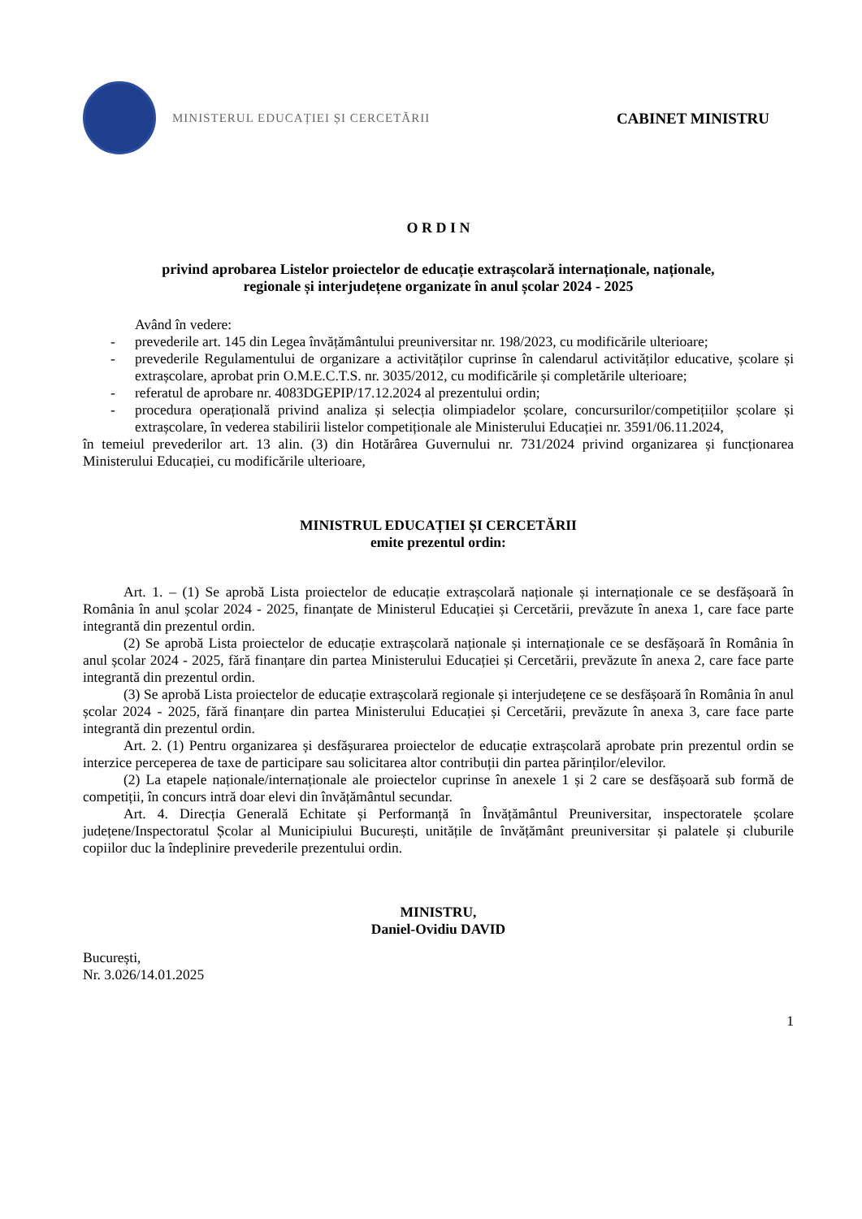MINISTERUL EDUCAȚIEI ȘI CERCETĂRII
CABINET MINISTRU
O R D I N
privind aprobarea Listelor proiectelor de educație extrașcolară internaționale, naționale,
regionale și interjudețene organizate în anul școlar 2024 - 2025
Având în vedere:
- prevederile art. 145 din Legea învățământului preuniversitar nr. 198/2023, cu modificările ulterioare;
- prevederile Regulamentului de organizare a activităților cuprinse în calendarul activităților educative, școlare și extrașcolare, aprobat prin O.M.E.C.T.S. nr. 3035/2012, cu modificările și completările ulterioare;
- referatul de aprobare nr. 4083DGEPIP/17.12.2024 al prezentului ordin;
- procedura operațională privind analiza și selecția olimpiadelor școlare, concursurilor/competițiilor școlare și extrașcolare, în vederea stabilirii listelor competiționale ale Ministerului Educației nr. 3591/06.11.2024,
în temeiul prevederilor art. 13 alin. (3) din Hotărârea Guvernului nr. 731/2024 privind organizarea și funcționarea Ministerului Educației, cu modificările ulterioare,
MINISTRUL EDUCAȚIEI ȘI CERCETĂRII
emite prezentul ordin:
Art. 1. – (1) Se aprobă Lista proiectelor de educație extrașcolară naționale și internaționale ce se desfășoară în România în anul școlar 2024 - 2025, finanțate de Ministerul Educației și Cercetării, prevăzute în anexa 1, care face parte integrantă din prezentul ordin.
(2) Se aprobă Lista proiectelor de educație extrașcolară naționale și internaționale ce se desfășoară în România în anul școlar 2024 - 2025, fără finanțare din partea Ministerului Educației și Cercetării, prevăzute în anexa 2, care face parte integrantă din prezentul ordin.
(3) Se aprobă Lista proiectelor de educație extrașcolară regionale și interjudețene ce se desfășoară în România în anul școlar 2024 - 2025, fără finanțare din partea Ministerului Educației și Cercetării, prevăzute în anexa 3, care face parte integrantă din prezentul ordin.
Art. 2. (1) Pentru organizarea și desfășurarea proiectelor de educație extrașcolară aprobate prin prezentul ordin se interzice perceperea de taxe de participare sau solicitarea altor contribuții din partea părinților/elevilor.
(2) La etapele naționale/internaționale ale proiectelor cuprinse în anexele 1 și 2 care se desfășoară sub formă de competiții, în concurs intră doar elevi din învățământul secundar.
Art. 4. Direcția Generală Echitate și Performanță în Învățământul Preuniversitar, inspectoratele școlare județene/Inspectoratul Școlar al Municipiului București, unitățile de învățământ preuniversitar și palatele și cluburile copiilor duc la îndeplinire prevederile prezentului ordin.
MINISTRU,
Daniel-Ovidiu DAVID
București,
Nr. 3.026/14.01.2025
1